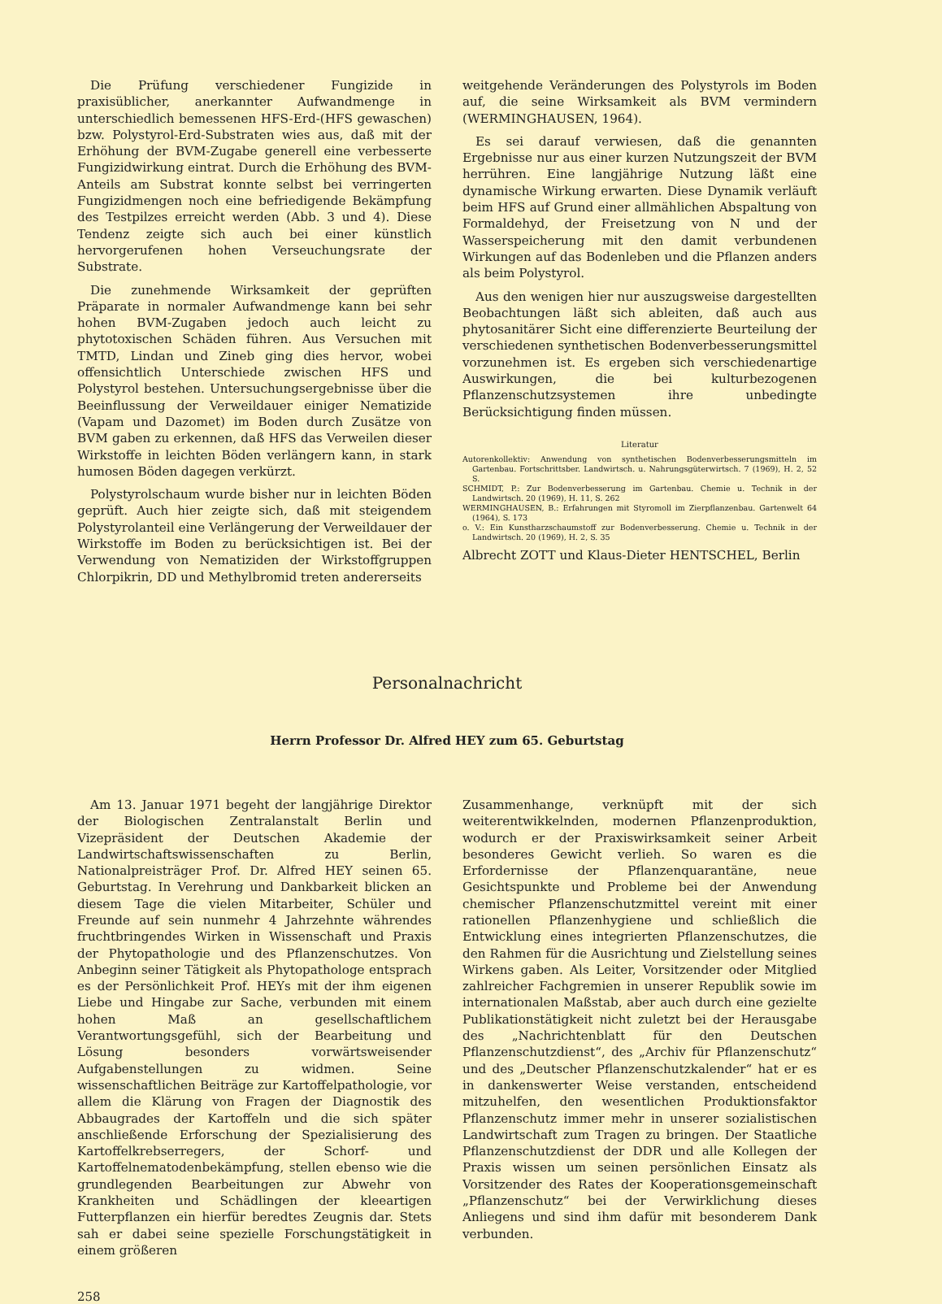Die Prüfung verschiedener Fungizide in praxisüblicher, anerkannter Aufwandmenge in unterschiedlich bemessenen HFS-Erd-(HFS gewaschen) bzw. Polystyrol-Erd-Substraten wies aus, daß mit der Erhöhung der BVM-Zugabe generell eine verbesserte Fungizidwirkung eintrat. Durch die Erhöhung des BVM-Anteils am Substrat konnte selbst bei verringerten Fungizidmengen noch eine befriedigende Bekämpfung des Testpilzes erreicht werden (Abb. 3 und 4). Diese Tendenz zeigte sich auch bei einer künstlich hervorgerufenen hohen Verseuchungsrate der Substrate.
Die zunehmende Wirksamkeit der geprüften Präparate in normaler Aufwandmenge kann bei sehr hohen BVM-Zugaben jedoch auch leicht zu phytotoxischen Schäden führen. Aus Versuchen mit TMTD, Lindan und Zineb ging dies hervor, wobei offensichtlich Unterschiede zwischen HFS und Polystyrol bestehen. Untersuchungsergebnisse über die Beeinflussung der Verweildauer einiger Nematizide (Vapam und Dazomet) im Boden durch Zusätze von BVM gaben zu erkennen, daß HFS das Verweilen dieser Wirkstoffe in leichten Böden verlängern kann, in stark humosen Böden dagegen verkürzt.
Polystyrolschaum wurde bisher nur in leichten Böden geprüft. Auch hier zeigte sich, daß mit steigendem Polystyrolanteil eine Verlängerung der Verweildauer der Wirkstoffe im Boden zu berücksichtigen ist. Bei der Verwendung von Nematiziden der Wirkstoffgruppen Chlorpikrin, DD und Methylbromid treten andererseits
weitgehende Veränderungen des Polystyrols im Boden auf, die seine Wirksamkeit als BVM vermindern (WERMINGHAUSEN, 1964).
Es sei darauf verwiesen, daß die genannten Ergebnisse nur aus einer kurzen Nutzungszeit der BVM herrühren. Eine langjährige Nutzung läßt eine dynamische Wirkung erwarten. Diese Dynamik verläuft beim HFS auf Grund einer allmählichen Abspaltung von Formaldehyd, der Freisetzung von N und der Wasserspeicherung mit den damit verbundenen Wirkungen auf das Bodenleben und die Pflanzen anders als beim Polystyrol.
Aus den wenigen hier nur auszugsweise dargestellten Beobachtungen läßt sich ableiten, daß auch aus phytosanitärer Sicht eine differenzierte Beurteilung der verschiedenen synthetischen Bodenverbesserungsmittel vorzunehmen ist. Es ergeben sich verschiedenartige Auswirkungen, die bei kulturbezogenen Pflanzenschutzsystemen ihre unbedingte Berücksichtigung finden müssen.
Literatur
Autorenkollektiv: Anwendung von synthetischen Bodenverbesserungsmitteln im Gartenbau. Fortschrittsber. Landwirtsch. u. Nahrungsgüterwirtsch. 7 (1969), H. 2, 52 S.
SCHMIDT, P.: Zur Bodenverbesserung im Gartenbau. Chemie u. Technik in der Landwirtsch. 20 (1969), H. 11, S. 262
WERMINGHAUSEN, B.: Erfahrungen mit Styromoll im Zierpflanzenbau. Gartenwelt 64 (1964), S. 173
o. V.: Ein Kunstharzschaumstoff zur Bodenverbesserung. Chemie u. Technik in der Landwirtsch. 20 (1969), H. 2, S. 35
Albrecht ZOTT und Klaus-Dieter HENTSCHEL, Berlin
Personalnachricht
Herrn Professor Dr. Alfred HEY zum 65. Geburtstag
Am 13. Januar 1971 begeht der langjährige Direktor der Biologischen Zentralanstalt Berlin und Vizepräsident der Deutschen Akademie der Landwirtschaftswissenschaften zu Berlin, Nationalpreisträger Prof. Dr. Alfred HEY seinen 65. Geburtstag. In Verehrung und Dankbarkeit blicken an diesem Tage die vielen Mitarbeiter, Schüler und Freunde auf sein nunmehr 4 Jahrzehnte währendes fruchtbringendes Wirken in Wissenschaft und Praxis der Phytopathologie und des Pflanzenschutzes. Von Anbeginn seiner Tätigkeit als Phytopathologe entsprach es der Persönlichkeit Prof. HEYs mit der ihm eigenen Liebe und Hingabe zur Sache, verbunden mit einem hohen Maß an gesellschaftlichem Verantwortungsgefühl, sich der Bearbeitung und Lösung besonders vorwärtsweisender Aufgabenstellungen zu widmen. Seine wissenschaftlichen Beiträge zur Kartoffelpathologie, vor allem die Klärung von Fragen der Diagnostik des Abbaugrades der Kartoffeln und die sich später anschließende Erforschung der Spezialisierung des Kartoffelkrebserregers, der Schorf- und Kartoffelnematodenbekämpfung, stellen ebenso wie die grundlegenden Bearbeitungen zur Abwehr von Krankheiten und Schädlingen der kleeartigen Futterpflanzen ein hierfür beredtes Zeugnis dar. Stets sah er dabei seine spezielle Forschungstätigkeit in einem größeren
Zusammenhange, verknüpft mit der sich weiterentwikkelnden, modernen Pflanzenproduktion, wodurch er der Praxiswirksamkeit seiner Arbeit besonderes Gewicht verlieh. So waren es die Erfordernisse der Pflanzenquarantäne, neue Gesichtspunkte und Probleme bei der Anwendung chemischer Pflanzenschutzmittel vereint mit einer rationellen Pflanzenhygiene und schließlich die Entwicklung eines integrierten Pflanzenschutzes, die den Rahmen für die Ausrichtung und Zielstellung seines Wirkens gaben. Als Leiter, Vorsitzender oder Mitglied zahlreicher Fachgremien in unserer Republik sowie im internationalen Maßstab, aber auch durch eine gezielte Publikationstätigkeit nicht zuletzt bei der Herausgabe des „Nachrichtenblatt für den Deutschen Pflanzenschutzdienst“, des „Archiv für Pflanzenschutz“ und des „Deutscher Pflanzenschutzkalender“ hat er es in dankenswerter Weise verstanden, entscheidend mitzuhelfen, den wesentlichen Produktionsfaktor Pflanzenschutz immer mehr in unserer sozialistischen Landwirtschaft zum Tragen zu bringen. Der Staatliche Pflanzenschutzdienst der DDR und alle Kollegen der Praxis wissen um seinen persönlichen Einsatz als Vorsitzender des Rates der Kooperationsgemeinschaft „Pflanzenschutz“ bei der Verwirklichung dieses Anliegens und sind ihm dafür mit besonderem Dank verbunden.
258